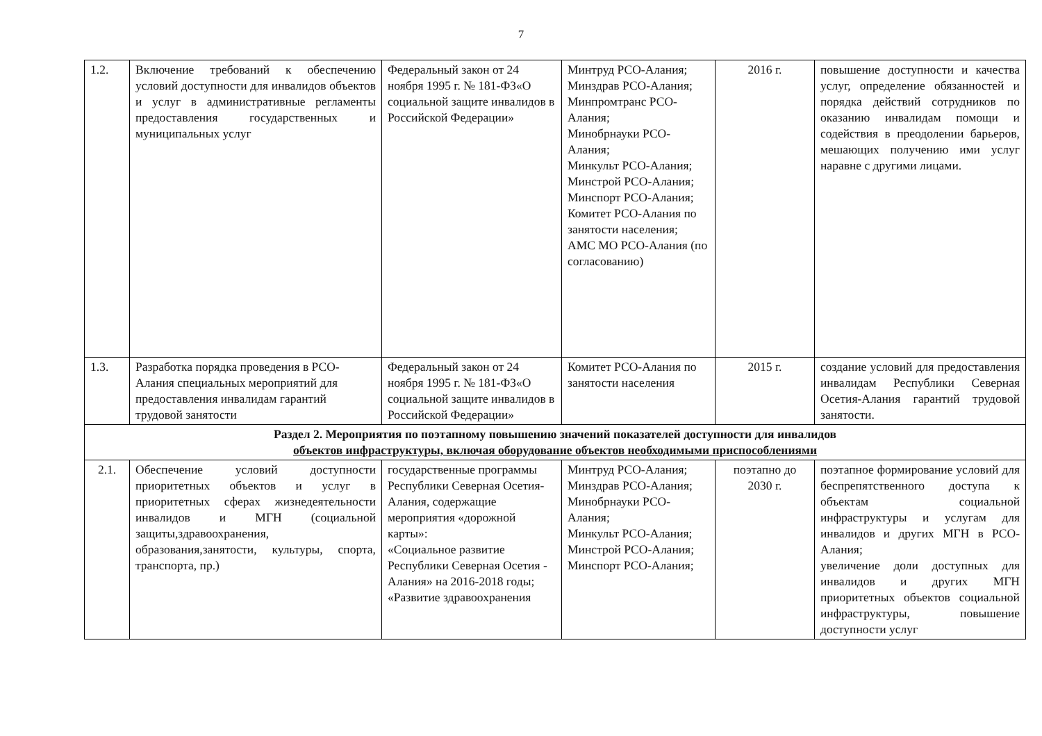7
| 1.2. | Включение требований к обеспечению условий доступности для инвалидов объектов и услуг в административные регламенты предоставления государственных и муниципальных услуг | Федеральный закон от 24 ноября 1995 г. № 181-ФЗ«О социальной защите инвалидов в Российской Федерации» | Минтруд РСО-Алания; Минздрав РСО-Алания; Минпромтранс РСО-Алания; Минобрнауки РСО-Алания; Минкульт РСО-Алания; Минстрой РСО-Алания; Минспорт РСО-Алания; Комитет РСО-Алания по занятости населения; АМС МО РСО-Алания (по согласованию) | 2016 г. | повышение доступности и качества услуг, определение обязанностей и порядка действий сотрудников по оказанию инвалидам помощи и содействия в преодолении барьеров, мешающих получению ими услуг наравне с другими лицами. |
| 1.3. | Разработка порядка проведения в РСО-Алания специальных мероприятий для предоставления инвалидам гарантий трудовой занятости | Федеральный закон от 24 ноября 1995 г. № 181-ФЗ«О социальной защите инвалидов в Российской Федерации» | Комитет РСО-Алания по занятости населения | 2015 г. | создание условий для предоставления инвалидам Республики Северная Осетия-Алания гарантий трудовой занятости. |
| Раздел 2. Мероприятия по поэтапному повышению значений показателей доступности для инвалидов объектов инфраструктуры, включая оборудование объектов необходимыми приспособлениями | | | | | |
| 2.1. | Обеспечение условий доступности приоритетных объектов и услуг в приоритетных сферах жизнедеятельности инвалидов и МГН (социальной защиты,здравоохранения, образования,занятости, культуры, спорта, транспорта, пр.) | государственные программы Республики Северная Осетия-Алания, содержащие мероприятия «дорожной карты»: «Социальное развитие Республики Северная Осетия - Алания» на 2016-2018 годы; «Развитие здравоохранения | Минтруд РСО-Алания; Минздрав РСО-Алания; Минобрнауки РСО-Алания; Минкульт РСО-Алания; Минстрой РСО-Алания; Минспорт РСО-Алания; | поэтапно до 2030 г. | поэтапное формирование условий для беспрепятственного доступа к объектам социальной инфраструктуры и услугам для инвалидов и других МГН в РСО-Алания; увеличение доли доступных для инвалидов и других МГН приоритетных объектов социальной инфраструктуры, повышение доступности услуг |